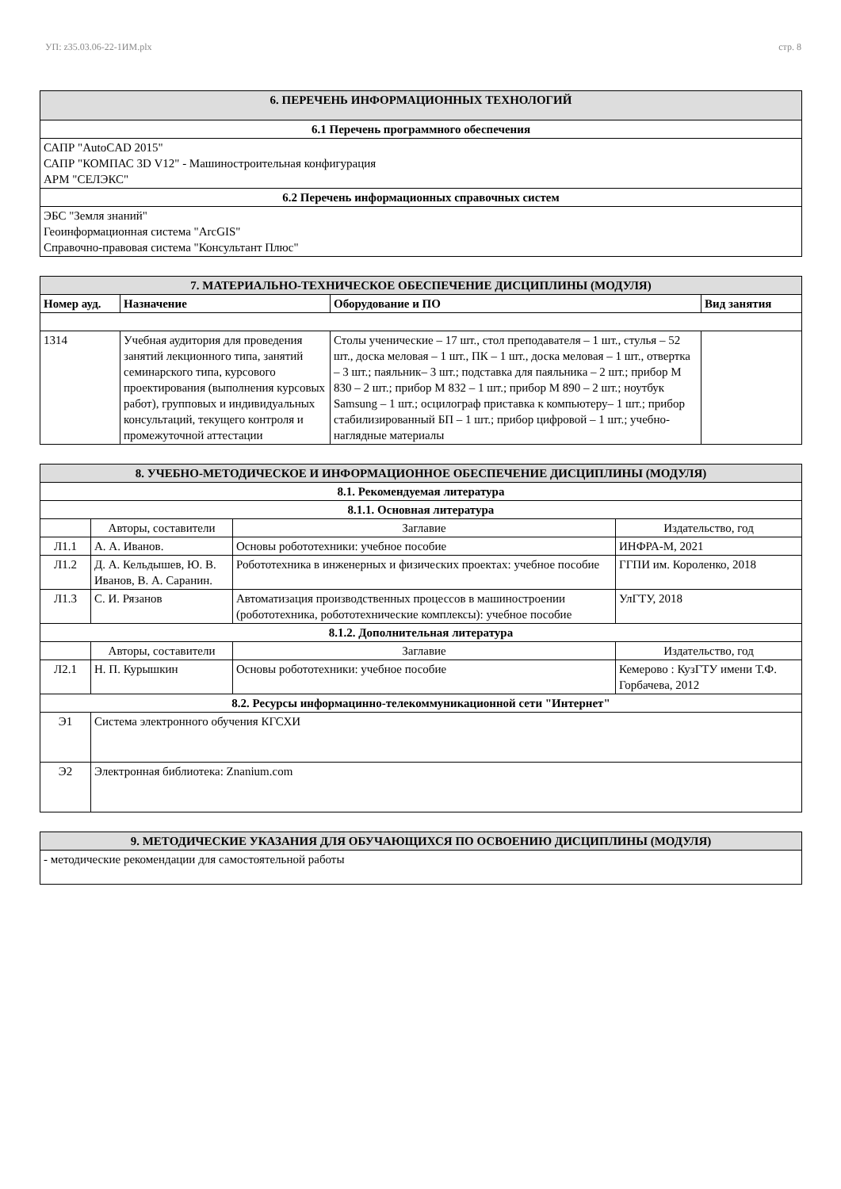УП: z35.03.06-22-1ИМ.plx стр. 8
| 6. ПЕРЕЧЕНЬ ИНФОРМАЦИОННЫХ ТЕХНОЛОГИЙ |
| 6.1 Перечень программного обеспечения |
| САПР "AutoCAD 2015" САПР "КОМПАС 3D V12" - Машиностроительная конфигурация АРМ "СЕЛЭКС" |
| 6.2 Перечень информационных справочных систем |
| ЭБС "Земля знаний" Геоинформационная система "ArcGIS" Справочно-правовая система "Консультант Плюс" |
| 7. МАТЕРИАЛЬНО-ТЕХНИЧЕСКОЕ ОБЕСПЕЧЕНИЕ ДИСЦИПЛИНЫ (МОДУЛЯ) | | | |
| Номер ауд. | Назначение | Оборудование и ПО | Вид занятия |
| 1314 | Учебная аудитория для проведения занятий лекционного типа, занятий семинарского типа, курсового проектирования (выполнения курсовых работ), групповых и индивидуальных консультаций, текущего контроля и промежуточной аттестации | Столы ученические – 17 шт., стол преподавателя – 1 шт., стулья – 52 шт., доска меловая – 1 шт., ПК – 1 шт., доска меловая – 1 шт., отвертка – 3 шт.; паяльник– 3 шт.; подставка для паяльника – 2 шт.; прибор М 830 – 2 шт.; прибор М 832 – 1 шт.; прибор М 890 – 2 шт.; ноутбук Samsung – 1 шт.; осцилограф приставка к компьютеру– 1 шт.; прибор стабилизированный БП – 1 шт.; прибор цифровой – 1 шт.; учебно-наглядные материалы | |
| 8. УЧЕБНО-МЕТОДИЧЕСКОЕ И ИНФОРМАЦИОННОЕ ОБЕСПЕЧЕНИЕ ДИСЦИПЛИНЫ (МОДУЛЯ) | | | |
| 8.1. Рекомендуемая литература | | | |
| 8.1.1. Основная литература | | | |
| | Авторы, составители | Заглавие | Издательство, год |
| Л1.1 | А. А. Иванов. | Основы робототехники: учебное пособие | ИНФРА-М, 2021 |
| Л1.2 | Д. А. Кельдышев, Ю. В. Иванов, В. А. Саранин. | Робототехника в инженерных и физических проектах: учебное пособие | ГГПИ им. Короленко, 2018 |
| Л1.3 | С. И. Рязанов | Автоматизация производственных процессов в машиностроении (робототехника, робототехнические комплексы): учебное пособие | УлГТУ, 2018 |
| 8.1.2. Дополнительная литература | | | |
| | Авторы, составители | Заглавие | Издательство, год |
| Л2.1 | Н. П. Курышкин | Основы робототехники: учебное пособие | Кемерово : КузГТУ имени Т.Ф. Горбачева, 2012 |
| 8.2. Ресурсы информацинно-телекоммуникационной сети "Интернет" | | | |
| Э1 | Система электронного обучения КГСХИ | | |
| Э2 | Электронная библиотека: Znanium.com | | |
| 9. МЕТОДИЧЕСКИЕ УКАЗАНИЯ ДЛЯ ОБУЧАЮЩИХСЯ ПО ОСВОЕНИЮ ДИСЦИПЛИНЫ (МОДУЛЯ) |
| - методические рекомендации для самостоятельной работы |